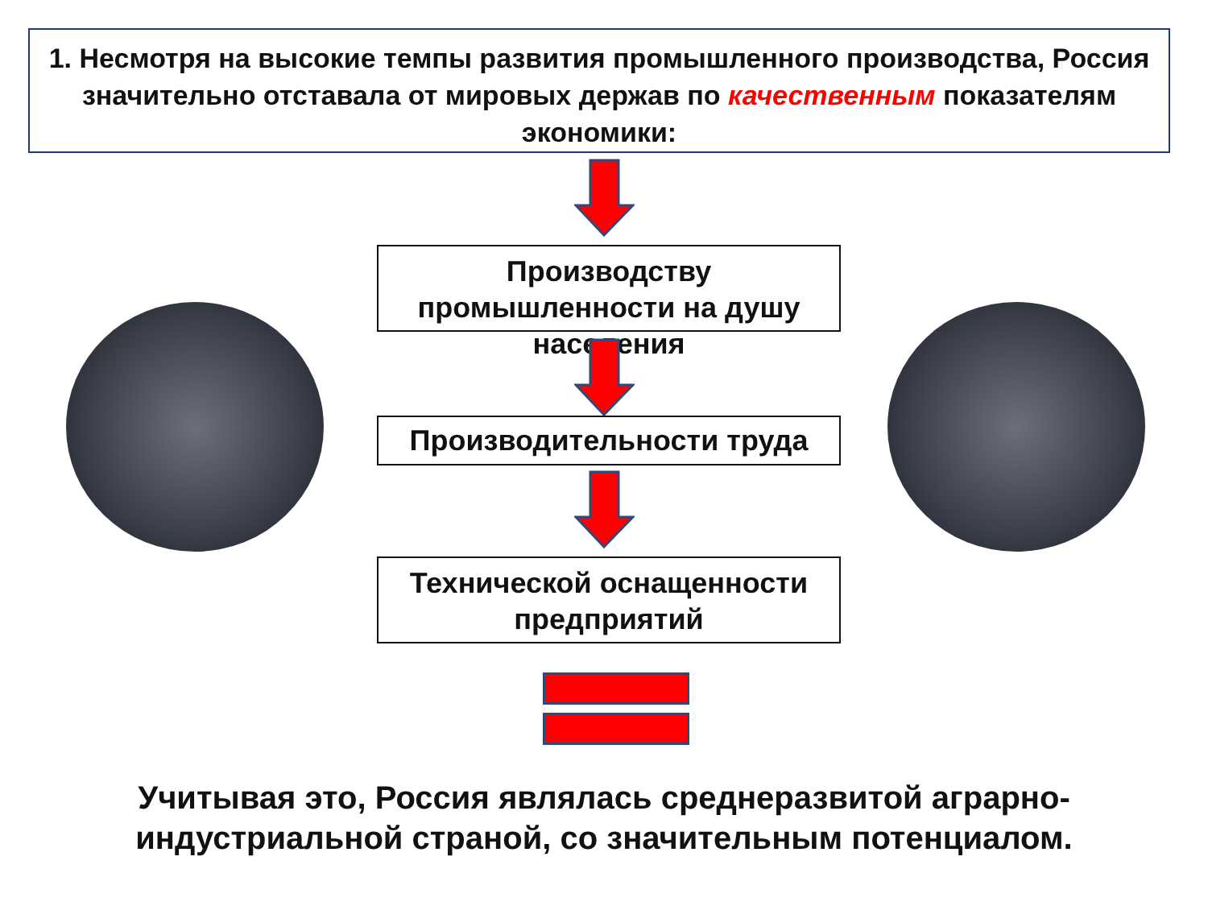1. Несмотря на высокие темпы развития промышленного производства, Россия значительно отставала от мировых держав по качественным показателям экономики:
Производству промышленности на душу населения
Производительности труда
Технической оснащенности предприятий
Учитывая это, Россия являлась среднеразвитой аграрно-
индустриальной страной, со значительным потенциалом.